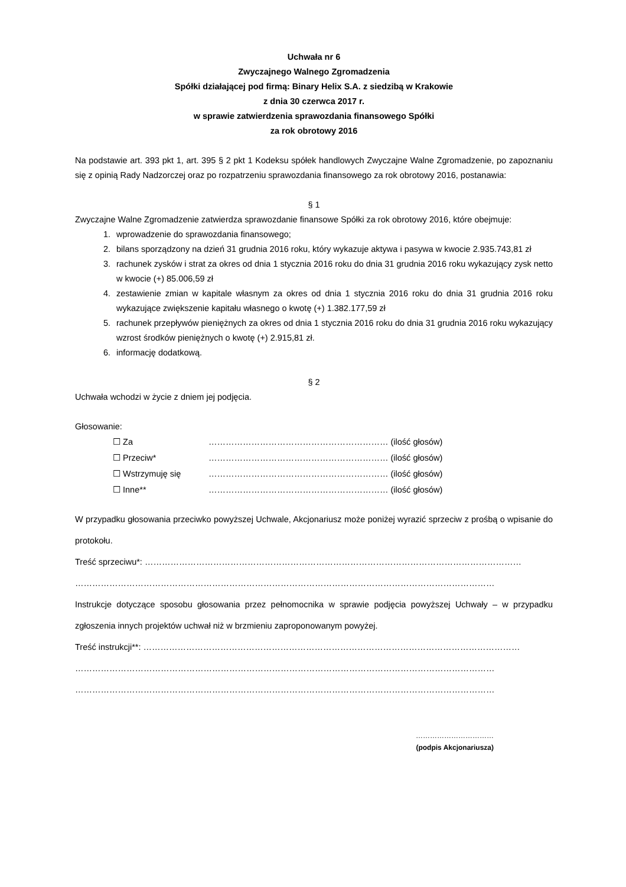Uchwała nr 6
Zwyczajnego Walnego Zgromadzenia
Spółki działającej pod firmą: Binary Helix S.A. z siedzibą w Krakowie
z dnia 30 czerwca 2017 r.
w sprawie zatwierdzenia sprawozdania finansowego Spółki
za rok obrotowy 2016
Na podstawie art. 393 pkt 1, art. 395 § 2 pkt 1 Kodeksu spółek handlowych Zwyczajne Walne Zgromadzenie, po zapoznaniu się z opinią Rady Nadzorczej oraz po rozpatrzeniu sprawozdania finansowego za rok obrotowy 2016, postanawia:
§ 1
Zwyczajne Walne Zgromadzenie zatwierdza sprawozdanie finansowe Spółki za rok obrotowy 2016, które obejmuje:
1. wprowadzenie do sprawozdania finansowego;
2. bilans sporządzony na dzień 31 grudnia 2016 roku, który wykazuje aktywa i pasywa w kwocie 2.935.743,81 zł
3. rachunek zysków i strat za okres od dnia 1 stycznia 2016 roku do dnia 31 grudnia 2016 roku wykazujący zysk netto w kwocie (+) 85.006,59 zł
4. zestawienie zmian w kapitale własnym za okres od dnia 1 stycznia 2016 roku do dnia 31 grudnia 2016 roku wykazujące zwiększenie kapitału własnego o kwotę (+) 1.382.177,59 zł
5. rachunek przepływów pieniężnych za okres od dnia 1 stycznia 2016 roku do dnia 31 grudnia 2016 roku wykazujący wzrost środków pieniężnych o kwotę (+) 2.915,81 zł.
6. informację dodatkową.
§ 2
Uchwała wchodzi w życie z dniem jej podjęcia.
Głosowanie:
☐ Za ……………………………………………………… (ilość głosów)
☐ Przeciw* ……………………………………………………… (ilość głosów)
☐ Wstrzymuję się ……………………………………………………… (ilość głosów)
☐ Inne** ……………………………………………………… (ilość głosów)
W przypadku głosowania przeciwko powyższej Uchwale, Akcjonariusz może poniżej wyrazić sprzeciw z prośbą o wpisanie do protokołu.
Treść sprzeciwu*: ……………………………………………………………………………………………………………………
…………………………………………………………………………………………………………………………………
Instrukcje dotyczące sposobu głosowania przez pełnomocnika w sprawie podjęcia powyższej Uchwały – w przypadku zgłoszenia innych projektów uchwał niż w brzmieniu zaproponowanym powyżej.
Treść instrukcji**: ……………………………………………………………………………………………………………………
…………………………………………………………………………………………………………………………………
…………………………………………………………………………………………………………………………………
……………………………
(podpis Akcjonariusza)